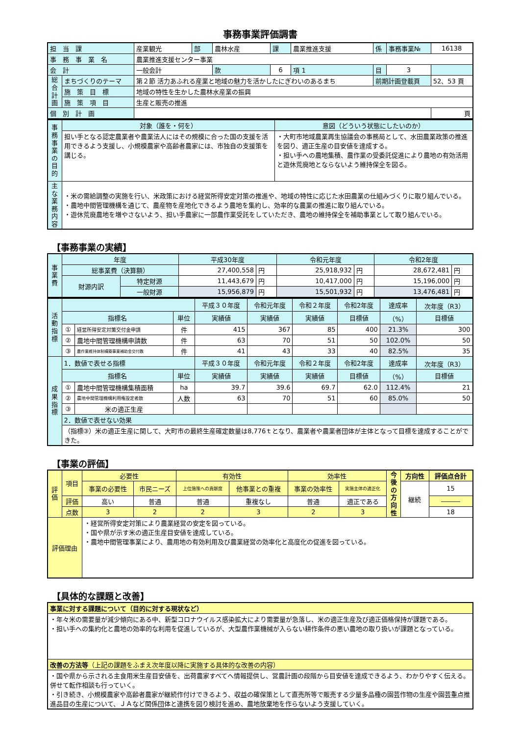事務事業評価調書
| 担 当 課 | | 産業観光 | 部 | 農林水産 | 課 | 農業推進支援 | 係 | 事務事業№ | 16138 |
| 事 務 事 業 名 | | 農業推進支援センター事業 | | | | | | | |
| 会 計 | | 一般会計 | | 款 | 6 | 項 1 | 目 | 3 | |
| 総合計画 | まちづくりのテーマ | 第２節 活力あふれる産業と地域の魅力を活かしたにぎわいのあるまち | | | | | 前期計画登載頁 | | 52、53 頁 |
| | 施 策 目 標 | 地域の特性を生かした農林水産業の振興 | | | | | | | |
| | 施 策 項 目 | 生産と販売の推進 | | | | | | | |
| 個 別 計 画 | | | | | | | | | 頁 |
| 事務事業の目的 | 対象（誰を・何を） | 意図（どういう状態にしたいのか） |
| | 担い手となる認定農業者や農業法人にはその規模に合った国の支援を活用できるよう支援し、小規模農家や高齢者農家には、市独自の支援策を講じる。 | ・大町市地域農業再生協議会の事務局として、水田農業政策の推進を図り、適正生産の目安値を達成する。 ・担い手への農地集積、農作業の受委託促進により農地の有効活用と遊休荒廃地とならないよう維持保全を図る。 |
| 主な業務内容 | ・米の需給調整の実施を行い、米政策における経営所得安定対策の推進や、地域の特性に応じた水田農業の仕組みづくりに取り組んでいる。 ・農地中間管理機構を通じて、農産物を産地化できるよう農地を集約し、効率的な農業の推進に取り組んでいる。 ・遊休荒廃農地を増やさないよう、担い手農家に一部農作業受託をしていただき、農地の維持保全を補助事業として取り組んでいる。 | |
【事務事業の実績】
| 事業費 | 年度 | | 平成30年度 | | 令和元年度 | | 令和2年度 | |
| | 総事業費（決算額） | | 27,400,558 | 円 | 25,918,932 | 円 | 28,672,481 | 円 |
| | 財源内訳 | 特定財源 | 11,443,679 | 円 | 10,417,000 | 円 | 15,196,000 | 円 |
| | | 一般財源 | 15,956,879 | 円 | 15,501,932 | 円 | 13,476,481 | 円 |
| 活動指標 | | | | 平成３０年度 | 令和元年度 | 令和２年度 | 令和2年度 | 達成率 | 次年度（R3） |
| | 指標名 | | 単位 | 実績値 | 実績値 | 実績値 | 目標値 | （%） | 目標値 |
| | ① | 経営所得安定対策交付金申請 | 件 | 415 | 367 | 85 | 400 | 21.3% | 300 |
| | ② | 農地中間管理機構申請数 | 件 | 63 | 70 | 51 | 50 | 102.0% | 50 |
| | ③ | 農作業維持体制構築事業補助金交付数 | 件 | 41 | 43 | 33 | 40 | 82.5% | 35 |
| 成果指標 | 1．数値で表せる指標 | | | 平成３０年度 | 令和元年度 | 令和２年度 | 令和2年度 | 達成率 | 次年度（R3） |
| | 指標名 | | 単位 | 実績値 | 実績値 | 実績値 | 目標値 | （%） | 目標値 |
| | ① | 農地中間管理機構集積面積 | ha | 39.7 | 39.6 | 69.7 | 62.0 | 112.4% | 21 |
| | ② | 農地中間管理機構利用権設定者数 | 人数 | 63 | 70 | 51 | 60 | 85.0% | 50 |
| | ③ | 米の適正生産 | | | | | | | |
| | 2．数値で表せない効果 | | | | | | | | |
| | （指標③）米の適正生産に関して、大町市の最終生産確定数量は8,776ｔとなり、農業者や農業者団体が主体となって目標を達成することができた。 | | | | | | | | |
【事業の評価】
| 評価 | 項目 | 必要性 | | 有効性 | | 効率性 | | 今後の方向性 | 方向性 | 評価点合計 |
| | | 事業の必要性 | 市民ニーズ | 上位施策への貢献度 | 他事業との重複 | 事業の効率性 | 実施主体の適正化 | | 継続 | 15 |
| | 評価 | 高い | 普通 | 普通 | 重複なし | 普通 | 適正である | | | ――― |
| | 点数 | 3 | 2 | 2 | 3 | 2 | 3 | | | 18 |
| 評価理由 | | ・経営所得安定対策により農業経営の安定を図っている。 ・国や県が示す米の適正生産目安値を達成している。 ・農地中間管理事業により、農用地の有効利用及び農業経営の効率化と高度化の促進を図っている。 | | | | | | | | |
【具体的な課題と改善】
| 事業に対する課題について（目的に対する現状など） |
| ・年々米の需要量が減少傾向にある中、新型コロナウイルス感染拡大により需要量が急落し、米の適正生産及び適正価格保持が課題である。 ・担い手への集約化と農地の効率的な利用を促進しているが、大型農作業機械が入らない耕作条件の悪い農地の取り扱いが課題となっている。 |
| 改善の方法等 （上記の課題をふまえ次年度以降に実施する具体的な改善の内容） |
| ・国や県から示される主食用米生産目安値を、出荷農家すべてへ情報提供し、営農計画の段階から目安値を達成できるよう、わかりやすく伝える。併せて転作相談も行っていく。 ・引き続き、小規模農家や高齢者農家が継続作付けできるよう、収益の確保策として直売所等で販売する少量多品種の園芸作物の生産や園芸重点推進品目の生産について、ＪＡなど関係団体と連携を図り検討を進め、農地放棄地を作らないよう支援していく。 |